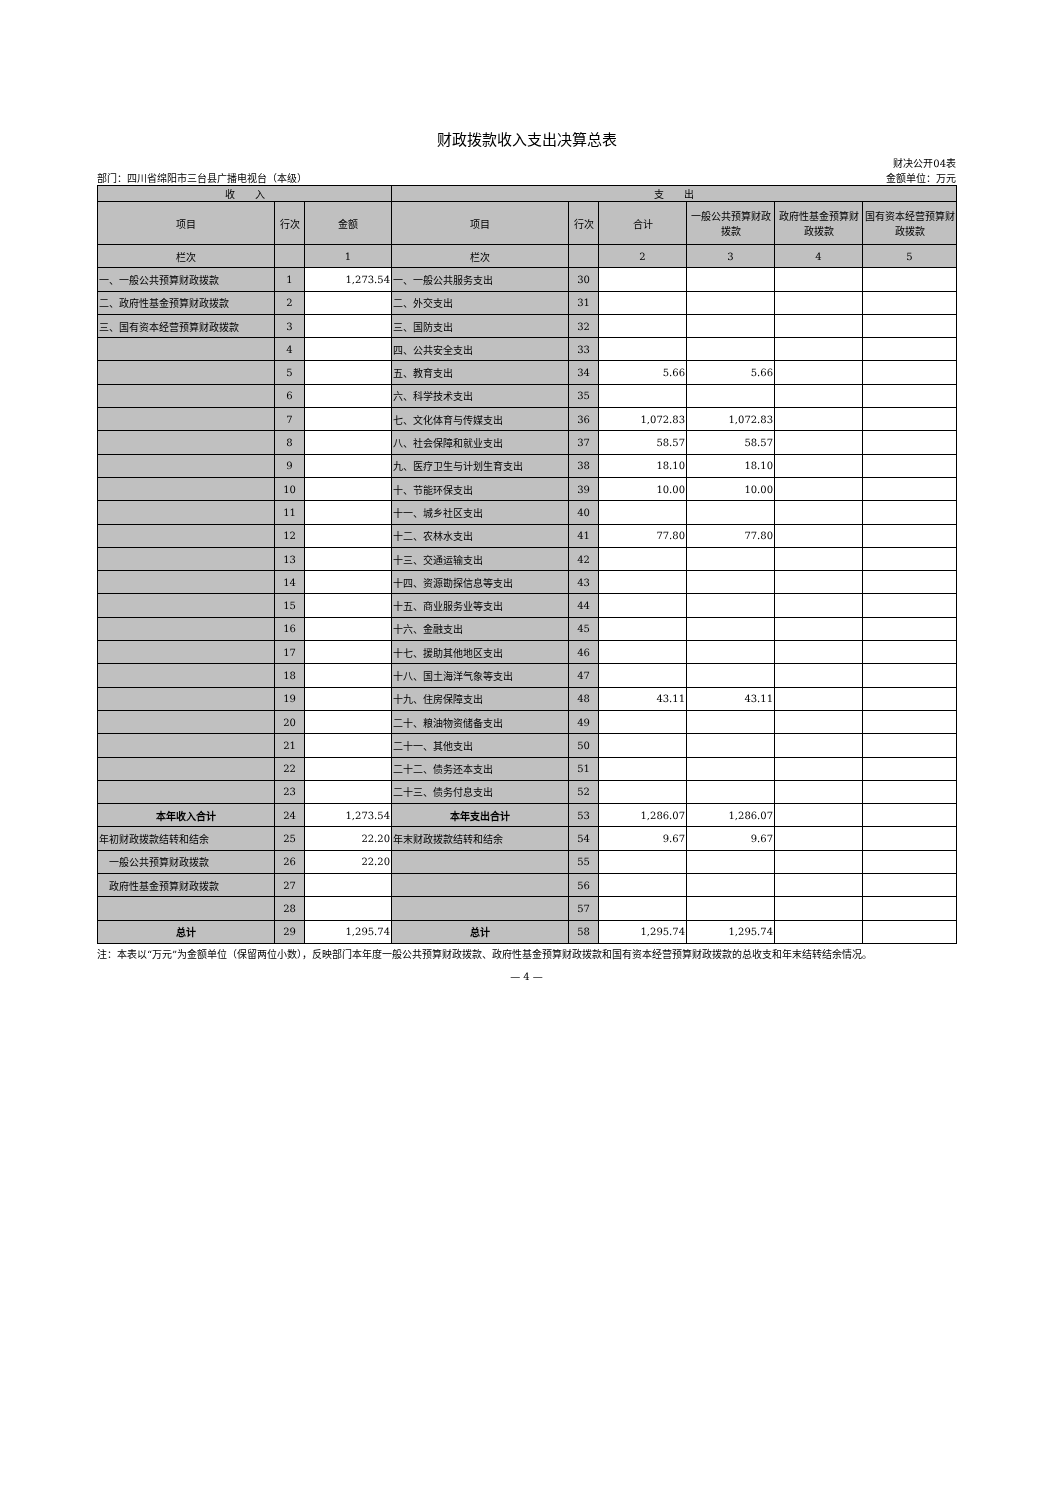财政拨款收入支出决算总表
财决公开04表
部门：四川省绵阳市三台县广播电视台（本级） 金额单位：万元
| 收 入 | | | 支 出 | | | | | |
| --- | --- | --- | --- | --- | --- | --- | --- | --- |
| 项目 | 行次 | 金额 | 项目 | 行次 | 合计 | 一般公共预算财政拨款 | 政府性基金预算财政拨款 | 国有资本经营预算财政拨款 |
| 栏次 | | 1 | 栏次 | | 2 | 3 | 4 | 5 |
| 一、一般公共预算财政拨款 | 1 | 1,273.54 | 一、一般公共服务支出 | 30 | | | | |
| 二、政府性基金预算财政拨款 | 2 | | 二、外交支出 | 31 | | | | |
| 三、国有资本经营预算财政拨款 | 3 | | 三、国防支出 | 32 | | | | |
| | 4 | | 四、公共安全支出 | 33 | | | | |
| | 5 | | 五、教育支出 | 34 | 5.66 | 5.66 | | |
| | 6 | | 六、科学技术支出 | 35 | | | | |
| | 7 | | 七、文化体育与传媒支出 | 36 | 1,072.83 | 1,072.83 | | |
| | 8 | | 八、社会保障和就业支出 | 37 | 58.57 | 58.57 | | |
| | 9 | | 九、医疗卫生与计划生育支出 | 38 | 18.10 | 18.10 | | |
| | 10 | | 十、节能环保支出 | 39 | 10.00 | 10.00 | | |
| | 11 | | 十一、城乡社区支出 | 40 | | | | |
| | 12 | | 十二、农林水支出 | 41 | 77.80 | 77.80 | | |
| | 13 | | 十三、交通运输支出 | 42 | | | | |
| | 14 | | 十四、资源勘探信息等支出 | 43 | | | | |
| | 15 | | 十五、商业服务业等支出 | 44 | | | | |
| | 16 | | 十六、金融支出 | 45 | | | | |
| | 17 | | 十七、援助其他地区支出 | 46 | | | | |
| | 18 | | 十八、国土海洋气象等支出 | 47 | | | | |
| | 19 | | 十九、住房保障支出 | 48 | 43.11 | 43.11 | | |
| | 20 | | 二十、粮油物资储备支出 | 49 | | | | |
| | 21 | | 二十一、其他支出 | 50 | | | | |
| | 22 | | 二十二、债务还本支出 | 51 | | | | |
| | 23 | | 二十三、债务付息支出 | 52 | | | | |
| 本年收入合计 | 24 | 1,273.54 | 本年支出合计 | 53 | 1,286.07 | 1,286.07 | | |
| 年初财政拨款结转和结余 | 25 | 22.20 | 年末财政拨款结转和结余 | 54 | 9.67 | 9.67 | | |
| 一般公共预算财政拨款 | 26 | 22.20 | | 55 | | | | |
| 政府性基金预算财政拨款 | 27 | | | 56 | | | | |
| | 28 | | | 57 | | | | |
| 总计 | 29 | 1,295.74 | 总计 | 58 | 1,295.74 | 1,295.74 | | |
注：本表以“万元”为金额单位（保留两位小数），反映部门本年度一般公共预算财政拨款、政府性基金预算财政拨款和国有资本经营预算财政拨款的总收支和年末结转结余情况。
— 4 —